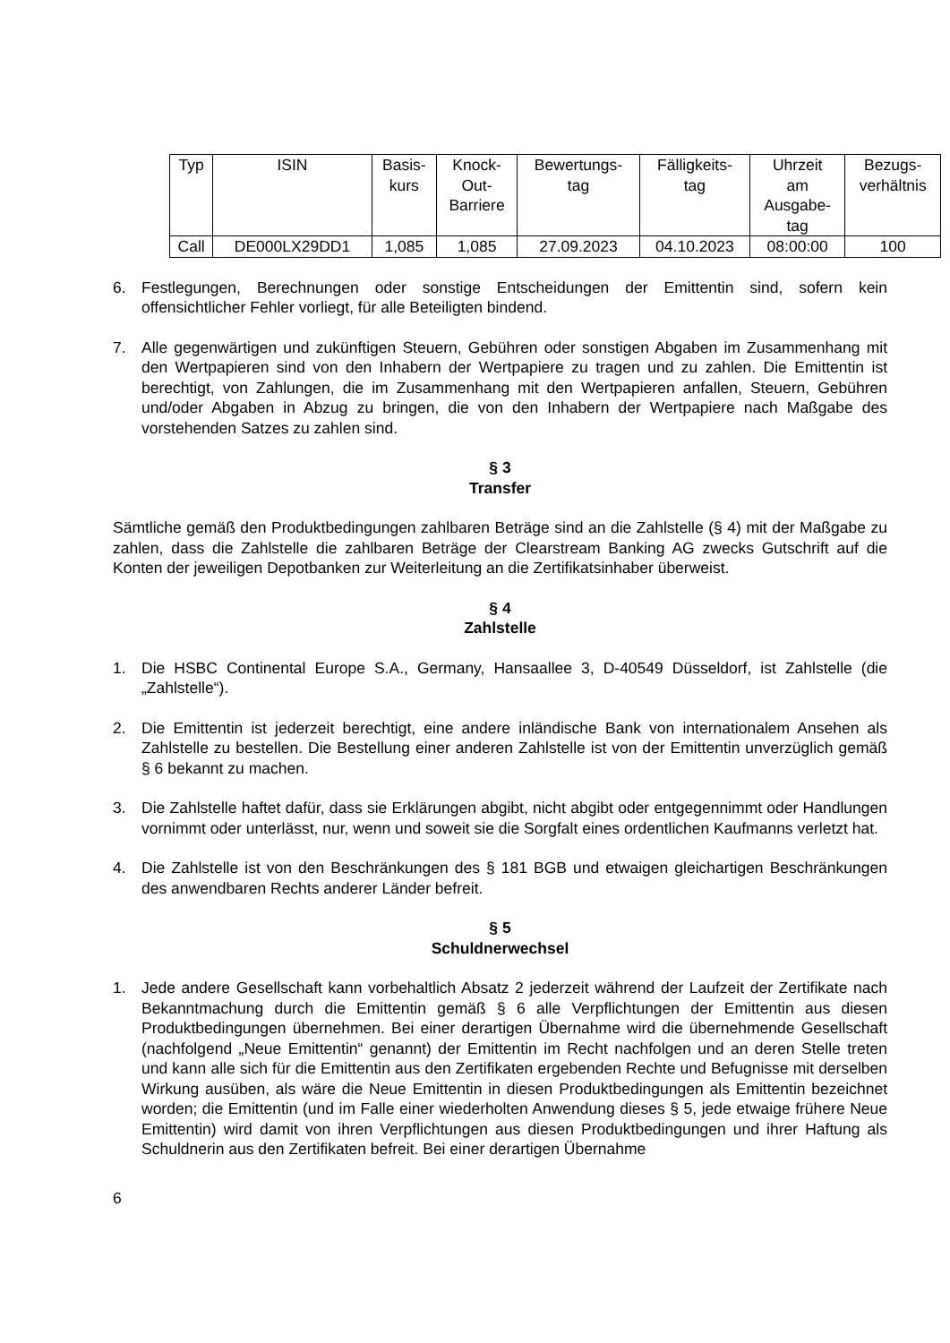| Typ | ISIN | Basis- kurs | Knock- Out- Barriere | Bewertungs- tag | Fälligkeits- tag | Uhrzeit am Ausgabe- tag | Bezugs- verhältnis |
| --- | --- | --- | --- | --- | --- | --- | --- |
| Call | DE000LX29DD1 | 1,085 | 1,085 | 27.09.2023 | 04.10.2023 | 08:00:00 | 100 |
6. Festlegungen, Berechnungen oder sonstige Entscheidungen der Emittentin sind, sofern kein offensichtlicher Fehler vorliegt, für alle Beteiligten bindend.
7. Alle gegenwärtigen und zukünftigen Steuern, Gebühren oder sonstigen Abgaben im Zusammenhang mit den Wertpapieren sind von den Inhabern der Wertpapiere zu tragen und zu zahlen. Die Emittentin ist berechtigt, von Zahlungen, die im Zusammenhang mit den Wertpapieren anfallen, Steuern, Gebühren und/oder Abgaben in Abzug zu bringen, die von den Inhabern der Wertpapiere nach Maßgabe des vorstehenden Satzes zu zahlen sind.
§ 3
Transfer
Sämtliche gemäß den Produktbedingungen zahlbaren Beträge sind an die Zahlstelle (§ 4) mit der Maßgabe zu zahlen, dass die Zahlstelle die zahlbaren Beträge der Clearstream Banking AG zwecks Gutschrift auf die Konten der jeweiligen Depotbanken zur Weiterleitung an die Zertifikatsinhaber überweist.
§ 4
Zahlstelle
1. Die HSBC Continental Europe S.A., Germany, Hansaallee 3, D-40549 Düsseldorf, ist Zahlstelle (die „Zahlstelle“).
2. Die Emittentin ist jederzeit berechtigt, eine andere inländische Bank von internationalem Ansehen als Zahlstelle zu bestellen. Die Bestellung einer anderen Zahlstelle ist von der Emittentin unverzüglich gemäß § 6 bekannt zu machen.
3. Die Zahlstelle haftet dafür, dass sie Erklärungen abgibt, nicht abgibt oder entgegennimmt oder Handlungen vornimmt oder unterlässt, nur, wenn und soweit sie die Sorgfalt eines ordentlichen Kaufmanns verletzt hat.
4. Die Zahlstelle ist von den Beschränkungen des § 181 BGB und etwaigen gleichartigen Beschränkungen des anwendbaren Rechts anderer Länder befreit.
§ 5
Schuldnerwechsel
1. Jede andere Gesellschaft kann vorbehaltlich Absatz 2 jederzeit während der Laufzeit der Zertifikate nach Bekanntmachung durch die Emittentin gemäß § 6 alle Verpflichtungen der Emittentin aus diesen Produktbedingungen übernehmen. Bei einer derartigen Übernahme wird die übernehmende Gesellschaft (nachfolgend „Neue Emittentin“ genannt) der Emittentin im Recht nachfolgen und an deren Stelle treten und kann alle sich für die Emittentin aus den Zertifikaten ergebenden Rechte und Befugnisse mit derselben Wirkung ausüben, als wäre die Neue Emittentin in diesen Produktbedingungen als Emittentin bezeichnet worden; die Emittentin (und im Falle einer wiederholten Anwendung dieses § 5, jede etwaige frühere Neue Emittentin) wird damit von ihren Verpflichtungen aus diesen Produktbedingungen und ihrer Haftung als Schuldnerin aus den Zertifikaten befreit. Bei einer derartigen Übernahme
6